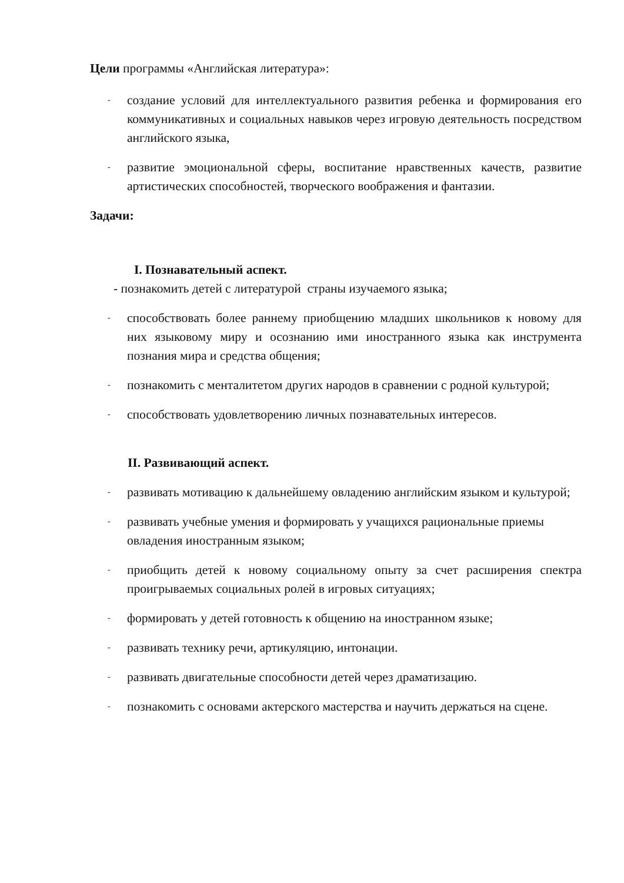Цели программы «Английская литература»:
- создание условий для интеллектуального развития ребенка и формирования его коммуникативных и социальных навыков через игровую деятельность посредством английского языка,
- развитие эмоциональной сферы, воспитание нравственных качеств, развитие артистических способностей, творческого воображения и фантазии.
Задачи:
I. Познавательный аспект.
- познакомить детей с литературой страны изучаемого языка;
- способствовать более раннему приобщению младших школьников к новому для них языковому миру и осознанию ими иностранного языка как инструмента познания мира и средства общения;
- познакомить с менталитетом других народов в сравнении с родной культурой;
- способствовать удовлетворению личных познавательных интересов.
II. Развивающий аспект.
- развивать мотивацию к дальнейшему овладению английским языком и культурой;
- развивать учебные умения и формировать у учащихся рациональные приемы овладения иностранным языком;
- приобщить детей к новому социальному опыту за счет расширения спектра проигрываемых социальных ролей в игровых ситуациях;
- формировать у детей готовность к общению на иностранном языке;
- развивать технику речи, артикуляцию, интонации.
- развивать двигательные способности детей через драматизацию.
- познакомить с основами актерского мастерства и научить держаться на сцене.